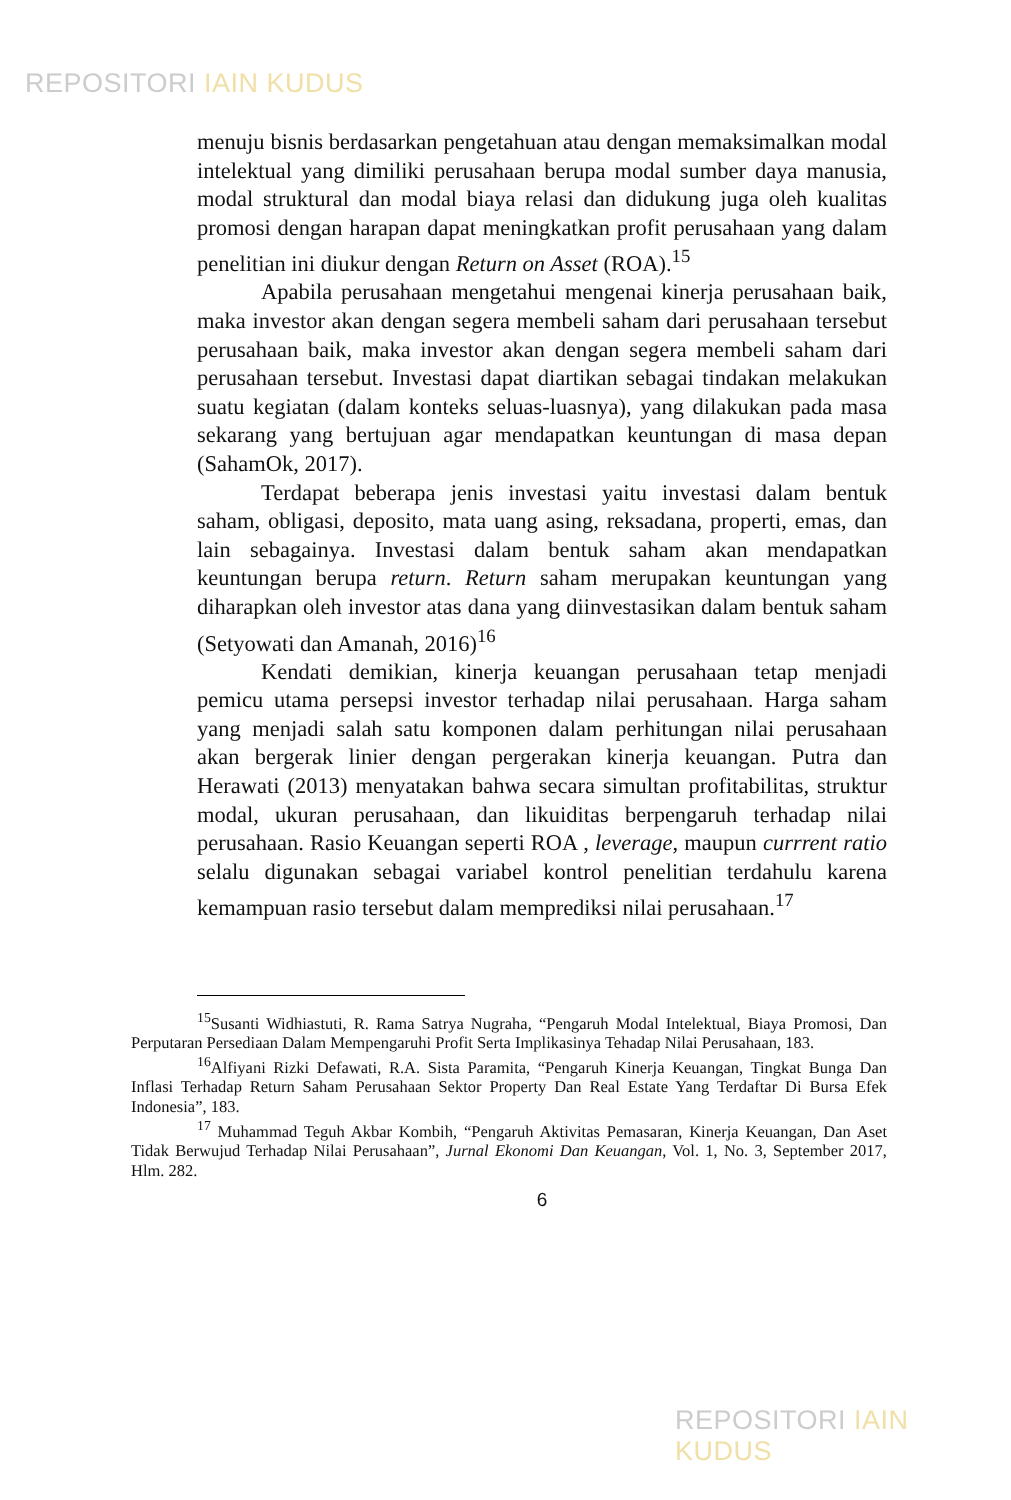REPOSITORI IAIN KUDUS
menuju bisnis berdasarkan pengetahuan atau dengan memaksimalkan modal intelektual yang dimiliki perusahaan berupa modal sumber daya manusia, modal struktural dan modal biaya relasi dan didukung juga oleh kualitas promosi dengan harapan dapat meningkatkan profit perusahaan yang dalam penelitian ini diukur dengan Return on Asset (ROA).<sup>15</sup>
Apabila perusahaan mengetahui mengenai kinerja perusahaan baik, maka investor akan dengan segera membeli saham dari perusahaan tersebut perusahaan baik, maka investor akan dengan segera membeli saham dari perusahaan tersebut. Investasi dapat diartikan sebagai tindakan melakukan suatu kegiatan (dalam konteks seluas-luasnya), yang dilakukan pada masa sekarang yang bertujuan agar mendapatkan keuntungan di masa depan (SahamOk, 2017).
Terdapat beberapa jenis investasi yaitu investasi dalam bentuk saham, obligasi, deposito, mata uang asing, reksadana, properti, emas, dan lain sebagainya. Investasi dalam bentuk saham akan mendapatkan keuntungan berupa return. Return saham merupakan keuntungan yang diharapkan oleh investor atas dana yang diinvestasikan dalam bentuk saham (Setyowati dan Amanah, 2016)<sup>16</sup>
Kendati demikian, kinerja keuangan perusahaan tetap menjadi pemicu utama persepsi investor terhadap nilai perusahaan. Harga saham yang menjadi salah satu komponen dalam perhitungan nilai perusahaan akan bergerak linier dengan pergerakan kinerja keuangan. Putra dan Herawati (2013) menyatakan bahwa secara simultan profitabilitas, struktur modal, ukuran perusahaan, dan likuiditas berpengaruh terhadap nilai perusahaan. Rasio Keuangan seperti ROA , leverage, maupun currrent ratio selalu digunakan sebagai variabel kontrol penelitian terdahulu karena kemampuan rasio tersebut dalam memprediksi nilai perusahaan.<sup>17</sup>
<sup>15</sup> Susanti Widhiastuti, R. Rama Satrya Nugraha, “Pengaruh Modal Intelektual, Biaya Promosi, Dan Perputaran Persediaan Dalam Mempengaruhi Profit Serta Implikasinya Tehadap Nilai Perusahaan, 183.
<sup>16</sup> Alfiyani Rizki Defawati, R.A. Sista Paramita, “Pengaruh Kinerja Keuangan, Tingkat Bunga Dan Inflasi Terhadap Return Saham Perusahaan Sektor Property Dan Real Estate Yang Terdaftar Di Bursa Efek Indonesia”, 183.
<sup>17</sup> Muhammad Teguh Akbar Kombih, “Pengaruh Aktivitas Pemasaran, Kinerja Keuangan, Dan Aset Tidak Berwujud Terhadap Nilai Perusahaan”, Jurnal Ekonomi Dan Keuangan, Vol. 1, No. 3, September 2017, Hlm. 282.
6
REPOSITORI IAIN KUDUS